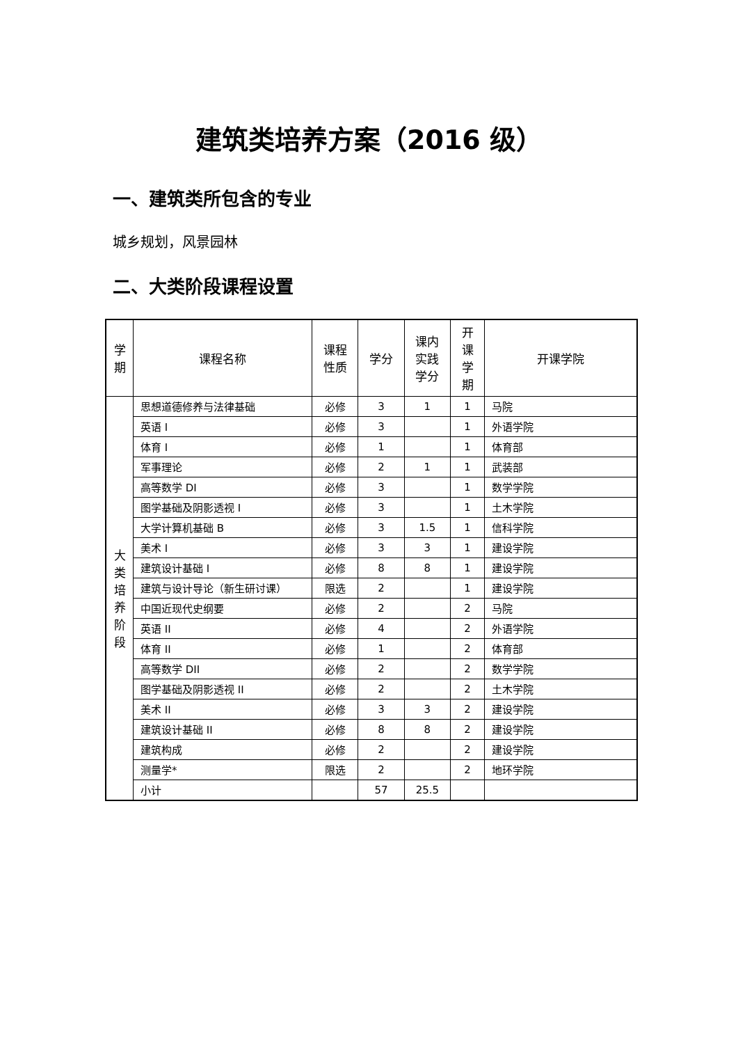建筑类培养方案（2016 级）
一、建筑类所包含的专业
城乡规划，风景园林
二、大类阶段课程设置
| 学 期 | 课程名称 | 课程 性质 | 学分 | 课内 实践 学分 | 开 课 学 期 | 开课学院 |
| --- | --- | --- | --- | --- | --- | --- |
| 大 类 培 养 阶 段 | 思想道德修养与法律基础 | 必修 | 3 | 1 | 1 | 马院 |
| | 英语 I | 必修 | 3 | | 1 | 外语学院 |
| | 体育 I | 必修 | 1 | | 1 | 体育部 |
| | 军事理论 | 必修 | 2 | 1 | 1 | 武装部 |
| | 高等数学 DI | 必修 | 3 | | 1 | 数学学院 |
| | 图学基础及阴影透视 I | 必修 | 3 | | 1 | 土木学院 |
| | 大学计算机基础 B | 必修 | 3 | 1.5 | 1 | 信科学院 |
| | 美术 I | 必修 | 3 | 3 | 1 | 建设学院 |
| | 建筑设计基础 I | 必修 | 8 | 8 | 1 | 建设学院 |
| | 建筑与设计导论（新生研讨课） | 限选 | 2 | | 1 | 建设学院 |
| | 中国近现代史纲要 | 必修 | 2 | | 2 | 马院 |
| | 英语 II | 必修 | 4 | | 2 | 外语学院 |
| | 体育 II | 必修 | 1 | | 2 | 体育部 |
| | 高等数学 DII | 必修 | 2 | | 2 | 数学学院 |
| | 图学基础及阴影透视 II | 必修 | 2 | | 2 | 土木学院 |
| | 美术 II | 必修 | 3 | 3 | 2 | 建设学院 |
| | 建筑设计基础 II | 必修 | 8 | 8 | 2 | 建设学院 |
| | 建筑构成 | 必修 | 2 | | 2 | 建设学院 |
| | 测量学* | 限选 | 2 | | 2 | 地环学院 |
| | 小计 | | 57 | 25.5 | | |